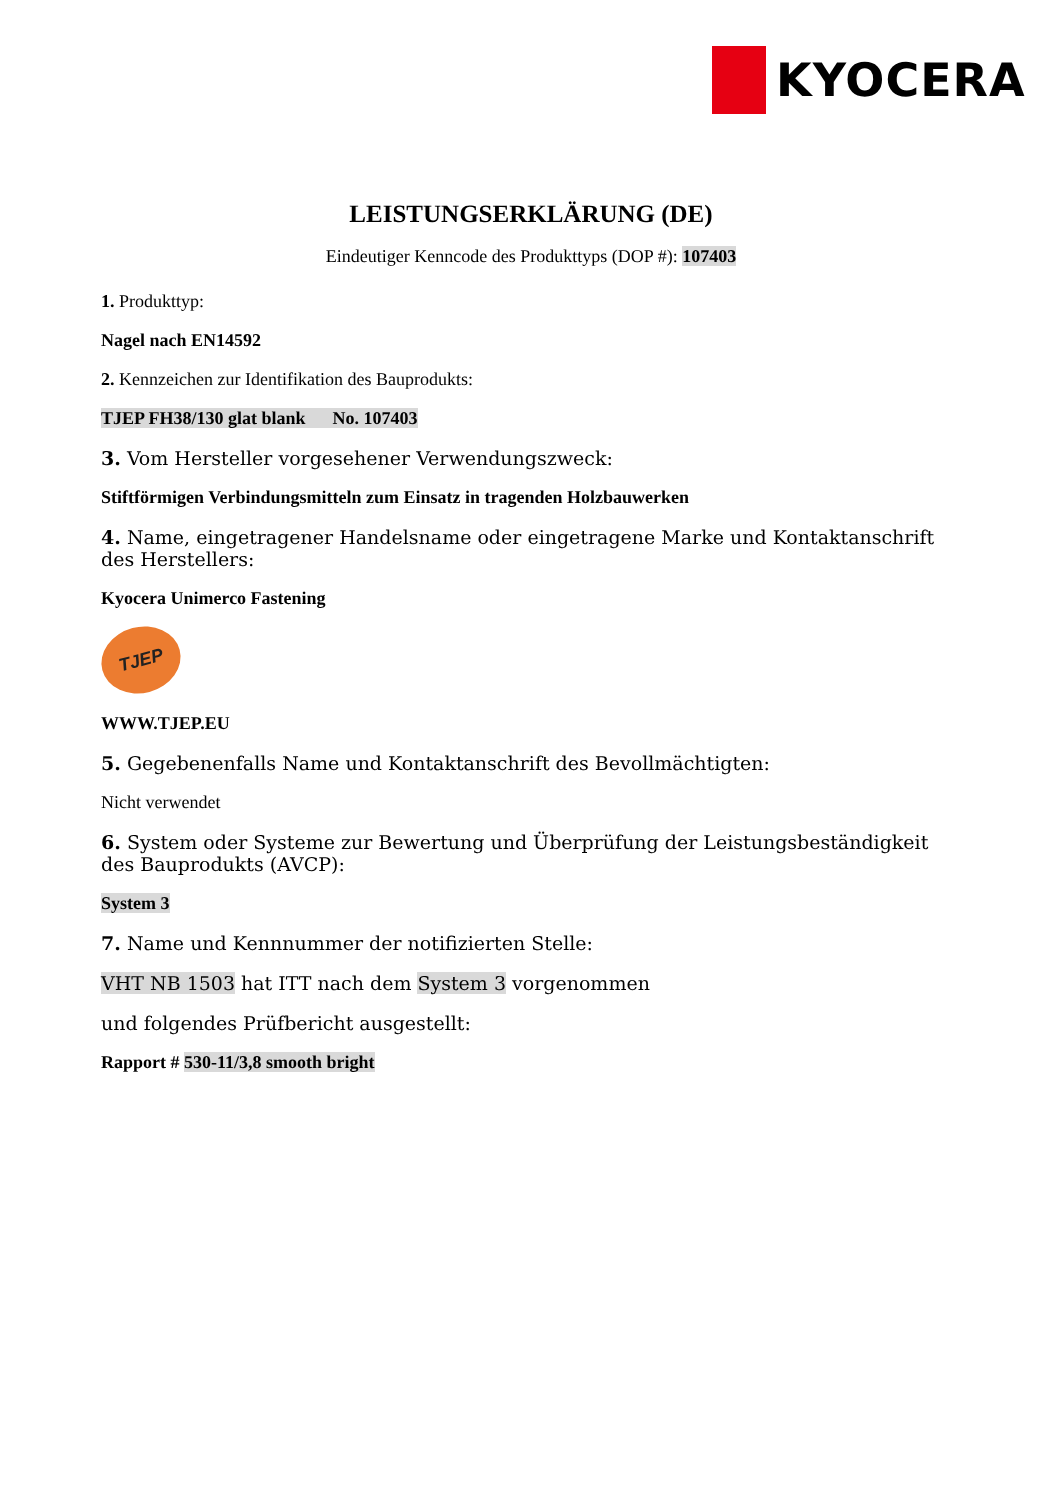KYOCERA
LEISTUNGSERKLÄRUNG (DE)
Eindeutiger Kenncode des Produkttyps (DOP #): 107403
1. Produkttyp:
Nagel nach EN14592
2. Kennzeichen zur Identifikation des Bauprodukts:
TJEP FH38/130 glat blank No. 107403
3. Vom Hersteller vorgesehener Verwendungszweck:
Stiftförmigen Verbindungsmitteln zum Einsatz in tragenden Holzbauwerken
4. Name, eingetragener Handelsname oder eingetragene Marke und Kontaktanschrift des Herstellers:
Kyocera Unimerco Fastening
TJEP
WWW.TJEP.EU
5. Gegebenenfalls Name und Kontaktanschrift des Bevollmächtigten:
Nicht verwendet
6. System oder Systeme zur Bewertung und Überprüfung der Leistungsbeständigkeit des Bauprodukts (AVCP):
System 3
7. Name und Kennnummer der notifizierten Stelle:
VHT NB 1503 hat ITT nach dem System 3 vorgenommen
und folgendes Prüfbericht ausgestellt:
Rapport # 530-11/3,8 smooth bright